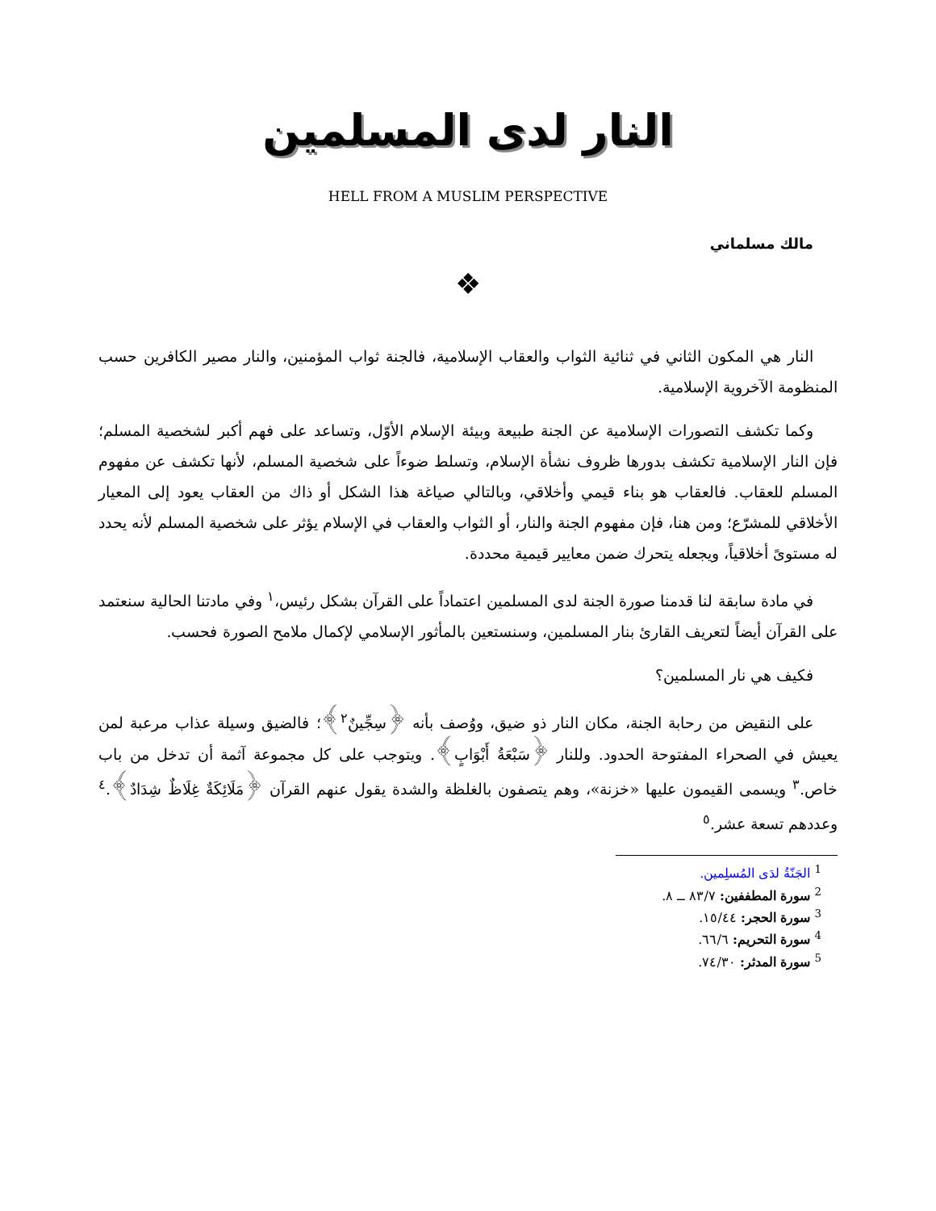النار لدى المسلمين
HELL FROM A MUSLIM PERSPECTIVE
مالك مسلماني
❖
النار هي المكون الثاني في ثنائية الثواب والعقاب الإسلامية، فالجنة ثواب المؤمنين، والنار مصير الكافرين حسب المنظومة الآخروية الإسلامية.
وكما تكشف التصورات الإسلامية عن الجنة طبيعة وبيئة الإسلام الأوّل، وتساعد على فهم أكبر لشخصية المسلم؛ فإن النار الإسلامية تكشف بدورها ظروف نشأة الإسلام، وتسلط ضوءاً على شخصية المسلم، لأنها تكشف عن مفهوم المسلم للعقاب. فالعقاب هو بناء قيمي وأخلاقي، وبالتالي صياغة هذا الشكل أو ذاك من العقاب يعود إلى المعيار الأخلاقي للمشرّع؛ ومن هنا، فإن مفهوم الجنة والنار، أو الثواب والعقاب في الإسلام يؤثر على شخصية المسلم لأنه يحدد له مستوىً أخلاقياً، ويجعله يتحرك ضمن معايير قيمية محددة.
في مادة سابقة لنا قدمنا صورة الجنة لدى المسلمين اعتماداً على القرآن بشكل رئيس،<sup>١</sup> وفي مادتنا الحالية سنعتمد على القرآن أيضاً لتعريف القارئ بنار المسلمين، وسنستعين بالمأثور الإسلامي لإكمال ملامح الصورة فحسب.
فكيف هي نار المسلمين؟
على النقيض من رحابة الجنة، مكان النار ذو ضيق، ووُصف بأنه ﴿سِجِّينٌ<sup>٢</sup>﴾؛ فالضيق وسيلة عذاب مرعبة لمن يعيش في الصحراء المفتوحة الحدود. وللنار ﴿سَبْعَةُ أَبْوَابٍ﴾. ويتوجب على كل مجموعة آثمة أن تدخل من باب خاص.<sup>٣</sup> ويسمى القيمون عليها «خزنة»، وهم يتصفون بالغلظة والشدة يقول عنهم القرآن ﴿مَلَائِكَةٌ غِلَاظٌ شِدَادٌ﴾.<sup>٤</sup> وعددهم تسعة عشر.<sup>٥</sup>
<sup>1</sup> الجَنّةُ لدَى المُسلِمين.
<sup>2</sup> سورة المطففين: ٨٣/٧ ــ ٨.
<sup>3</sup> سورة الحجر: ١٥/٤٤.
<sup>4</sup> سورة التحريم: ٦٦/٦.
<sup>5</sup> سورة المدثر: ٧٤/٣٠.